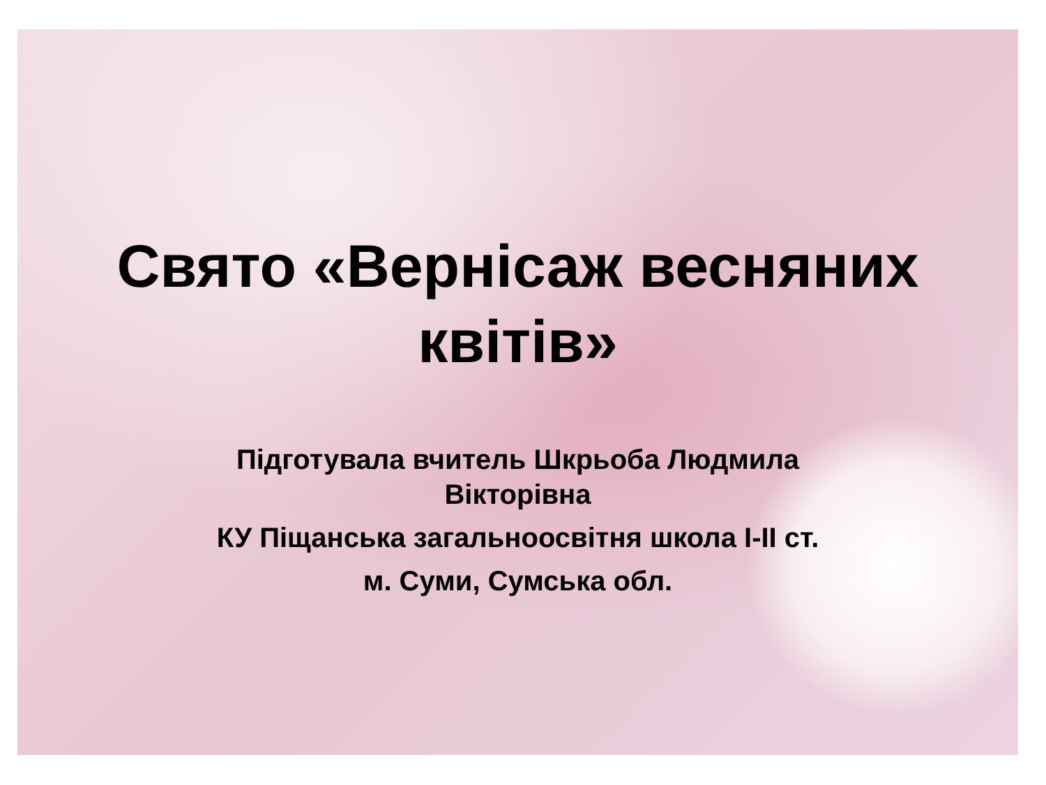Свято «Вернісаж весняних квітів»
Підготувала вчитель Шкрьоба Людмила Вікторівна
КУ Піщанська загальноосвітня школа І-ІІ ст.
м. Суми, Сумська обл.